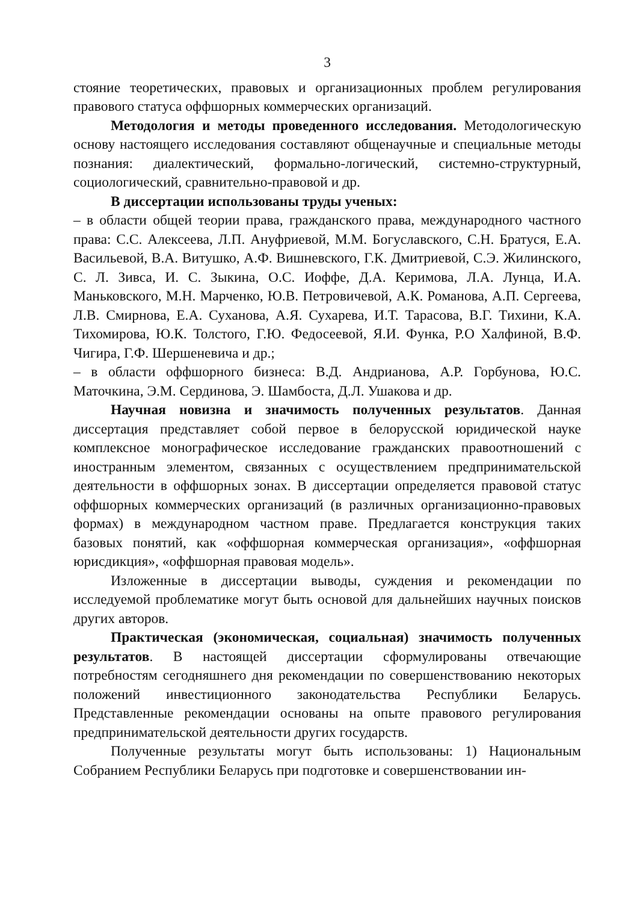3
стояние теоретических, правовых и организационных проблем регулирования правового статуса оффшорных коммерческих организаций.
Методология и методы проведенного исследования. Методологическую основу настоящего исследования составляют общенаучные и специальные методы познания: диалектический, формально-логический, системно-структурный, социологический, сравнительно-правовой и др.
В диссертации использованы труды ученых:
– в области общей теории права, гражданского права, международного частного права: С.С. Алексеева, Л.П. Ануфриевой, М.М. Богуславского, С.Н. Братуся, Е.А. Васильевой, В.А. Витушко, А.Ф. Вишневского, Г.К. Дмитриевой, С.Э. Жилинского, С. Л. Зивса, И. С. Зыкина, О.С. Иоффе, Д.А. Керимова, Л.А. Лунца, И.А. Маньковского, М.Н. Марченко, Ю.В. Петровичевой, А.К. Романова, А.П. Сергеева, Л.В. Смирнова, Е.А. Суханова, А.Я. Сухарева, И.Т. Тарасова, В.Г. Тихини, К.А. Тихомирова, Ю.К. Толстого, Г.Ю. Федосеевой, Я.И. Функа, Р.О Халфиной, В.Ф. Чигира, Г.Ф. Шершеневича и др.;
– в области оффшорного бизнеса: В.Д. Андрианова, А.Р. Горбунова, Ю.С. Маточкина, Э.М. Сердинова, Э. Шамбоста, Д.Л. Ушакова и др.
Научная новизна и значимость полученных результатов. Данная диссертация представляет собой первое в белорусской юридической науке комплексное монографическое исследование гражданских правоотношений с иностранным элементом, связанных с осуществлением предпринимательской деятельности в оффшорных зонах. В диссертации определяется правовой статус оффшорных коммерческих организаций (в различных организационно-правовых формах) в международном частном праве. Предлагается конструкция таких базовых понятий, как «оффшорная коммерческая организация», «оффшорная юрисдикция», «оффшорная правовая модель».
Изложенные в диссертации выводы, суждения и рекомендации по исследуемой проблематике могут быть основой для дальнейших научных поисков других авторов.
Практическая (экономическая, социальная) значимость полученных результатов. В настоящей диссертации сформулированы отвечающие потребностям сегодняшнего дня рекомендации по совершенствованию некоторых положений инвестиционного законодательства Республики Беларусь. Представленные рекомендации основаны на опыте правового регулирования предпринимательской деятельности других государств.
Полученные результаты могут быть использованы: 1) Национальным Собранием Республики Беларусь при подготовке и совершенствовании ин-